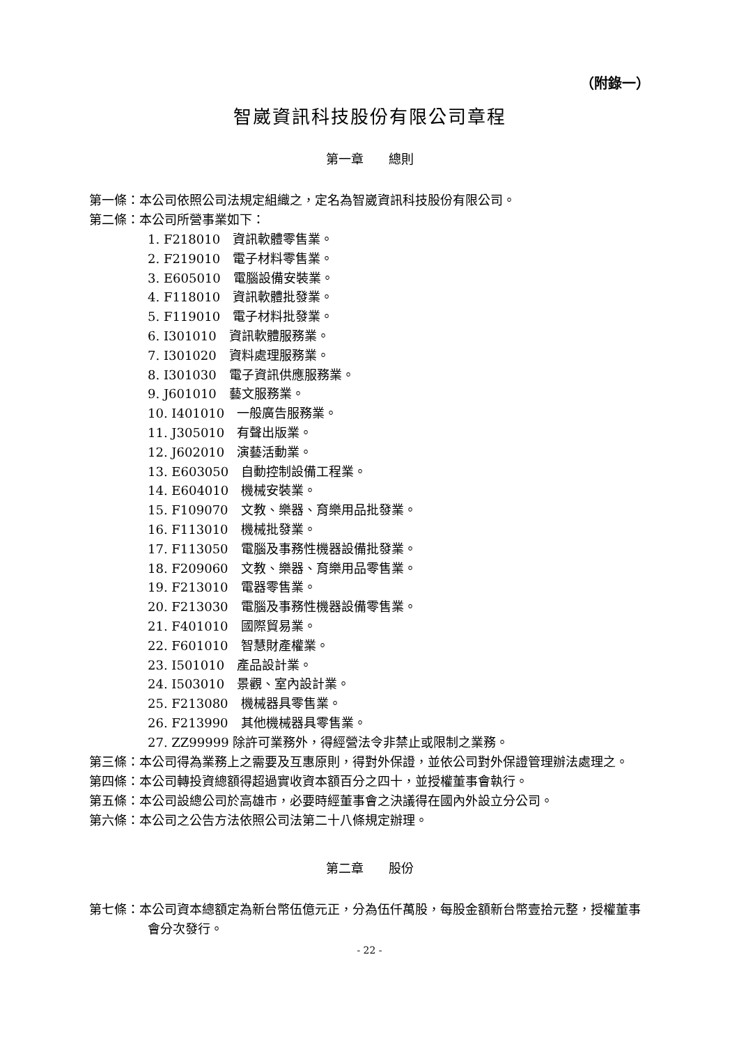（附錄一）
智崴資訊科技股份有限公司章程
第一章　　總則
第一條：本公司依照公司法規定組織之，定名為智崴資訊科技股份有限公司。
第二條：本公司所營事業如下：
1. F218010　資訊軟體零售業。
2. F219010　電子材料零售業。
3. E605010　電腦設備安裝業。
4. F118010　資訊軟體批發業。
5. F119010　電子材料批發業。
6. I301010　資訊軟體服務業。
7. I301020　資料處理服務業。
8. I301030　電子資訊供應服務業。
9. J601010　藝文服務業。
10. I401010　一般廣告服務業。
11. J305010　有聲出版業。
12. J602010　演藝活動業。
13. E603050　自動控制設備工程業。
14. E604010　機械安裝業。
15. F109070　文教、樂器、育樂用品批發業。
16. F113010　機械批發業。
17. F113050　電腦及事務性機器設備批發業。
18. F209060　文教、樂器、育樂用品零售業。
19. F213010　電器零售業。
20. F213030　電腦及事務性機器設備零售業。
21. F401010　國際貿易業。
22. F601010　智慧財產權業。
23. I501010　產品設計業。
24. I503010　景觀、室內設計業。
25. F213080　機械器具零售業。
26. F213990　其他機械器具零售業。
27. ZZ99999 除許可業務外，得經營法令非禁止或限制之業務。
第三條：本公司得為業務上之需要及互惠原則，得對外保證，並依公司對外保證管理辦法處理之。
第四條：本公司轉投資總額得超過實收資本額百分之四十，並授權董事會執行。
第五條：本公司設總公司於高雄市，必要時經董事會之決議得在國內外設立分公司。
第六條：本公司之公告方法依照公司法第二十八條規定辦理。
第二章　　股份
第七條：本公司資本總額定為新台幣伍億元正，分為伍仟萬股，每股金額新台幣壹拾元整，授權董事會分次發行。
- 22 -